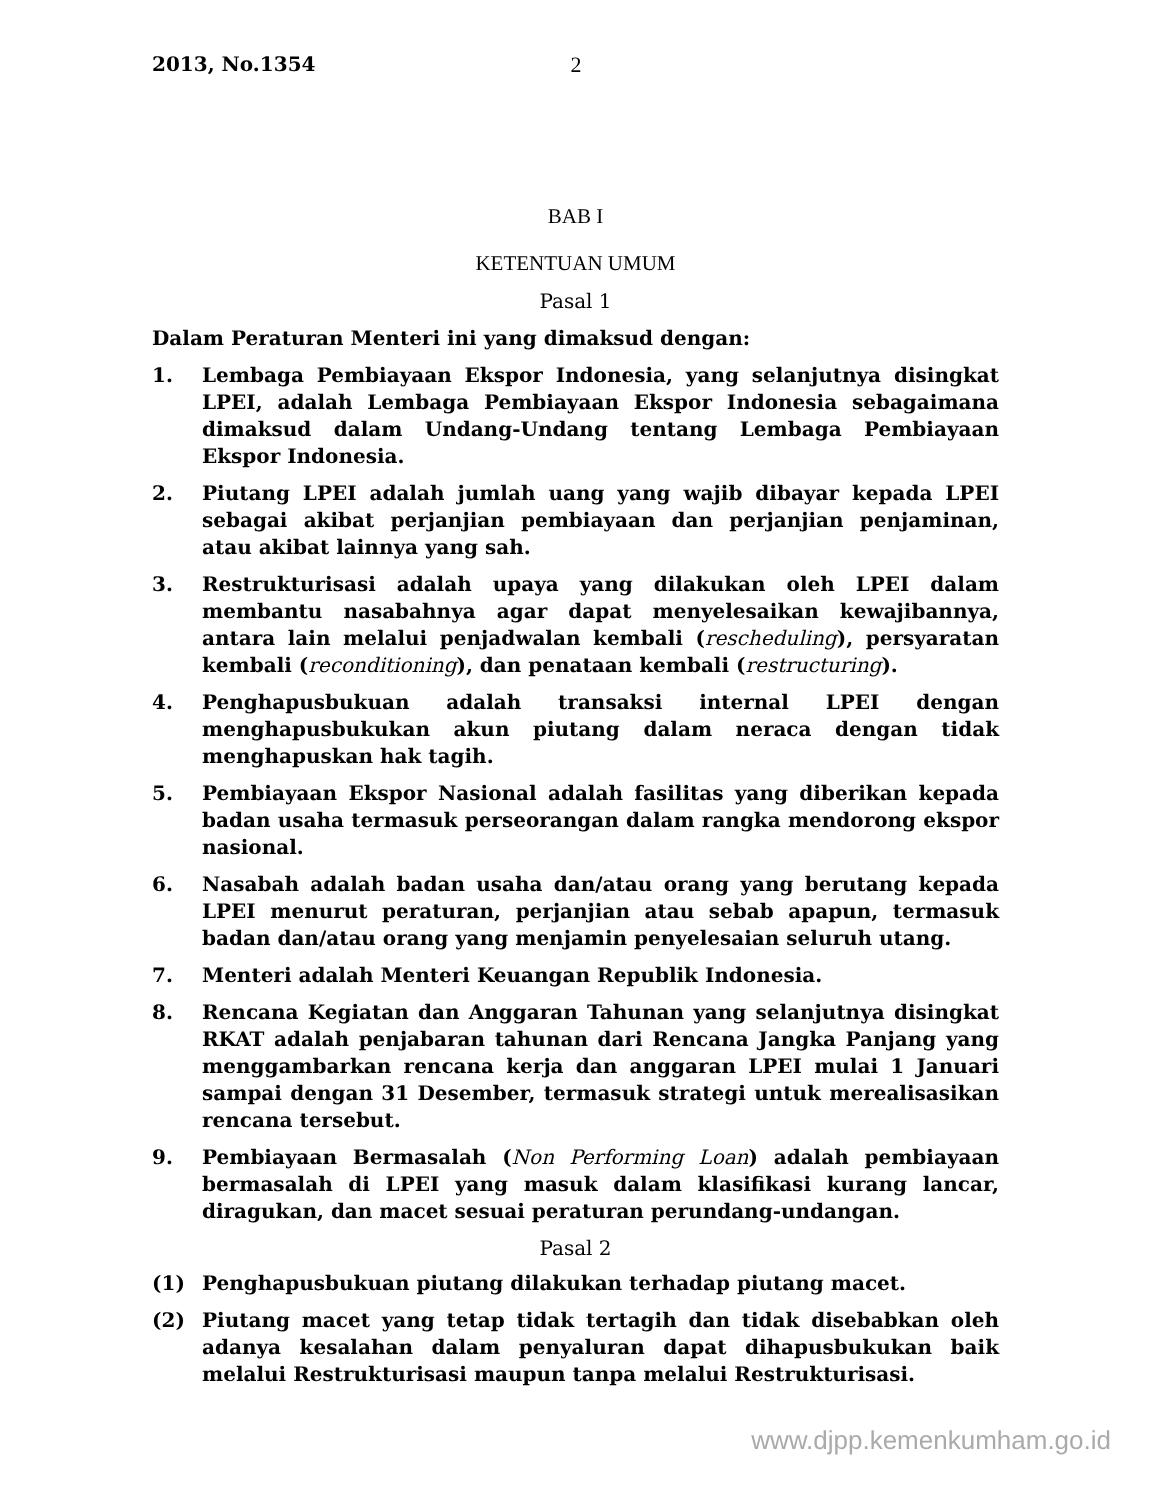2013, No.1354 2
BAB I
KETENTUAN UMUM
Pasal 1
Dalam Peraturan Menteri ini yang dimaksud dengan:
1. Lembaga Pembiayaan Ekspor Indonesia, yang selanjutnya disingkat LPEI, adalah Lembaga Pembiayaan Ekspor Indonesia sebagaimana dimaksud dalam Undang-Undang tentang Lembaga Pembiayaan Ekspor Indonesia.
2. Piutang LPEI adalah jumlah uang yang wajib dibayar kepada LPEI sebagai akibat perjanjian pembiayaan dan perjanjian penjaminan, atau akibat lainnya yang sah.
3. Restrukturisasi adalah upaya yang dilakukan oleh LPEI dalam membantu nasabahnya agar dapat menyelesaikan kewajibannya, antara lain melalui penjadwalan kembali (rescheduling), persyaratan kembali (reconditioning), dan penataan kembali (restructuring).
4. Penghapusbukuan adalah transaksi internal LPEI dengan menghapusbukukan akun piutang dalam neraca dengan tidak menghapuskan hak tagih.
5. Pembiayaan Ekspor Nasional adalah fasilitas yang diberikan kepada badan usaha termasuk perseorangan dalam rangka mendorong ekspor nasional.
6. Nasabah adalah badan usaha dan/atau orang yang berutang kepada LPEI menurut peraturan, perjanjian atau sebab apapun, termasuk badan dan/atau orang yang menjamin penyelesaian seluruh utang.
7. Menteri adalah Menteri Keuangan Republik Indonesia.
8. Rencana Kegiatan dan Anggaran Tahunan yang selanjutnya disingkat RKAT adalah penjabaran tahunan dari Rencana Jangka Panjang yang menggambarkan rencana kerja dan anggaran LPEI mulai 1 Januari sampai dengan 31 Desember, termasuk strategi untuk merealisasikan rencana tersebut.
9. Pembiayaan Bermasalah (Non Performing Loan) adalah pembiayaan bermasalah di LPEI yang masuk dalam klasifikasi kurang lancar, diragukan, dan macet sesuai peraturan perundang-undangan.
Pasal 2
(1) Penghapusbukuan piutang dilakukan terhadap piutang macet.
(2) Piutang macet yang tetap tidak tertagih dan tidak disebabkan oleh adanya kesalahan dalam penyaluran dapat dihapusbukukan baik melalui Restrukturisasi maupun tanpa melalui Restrukturisasi.
www.djpp.kemenkumham.go.id